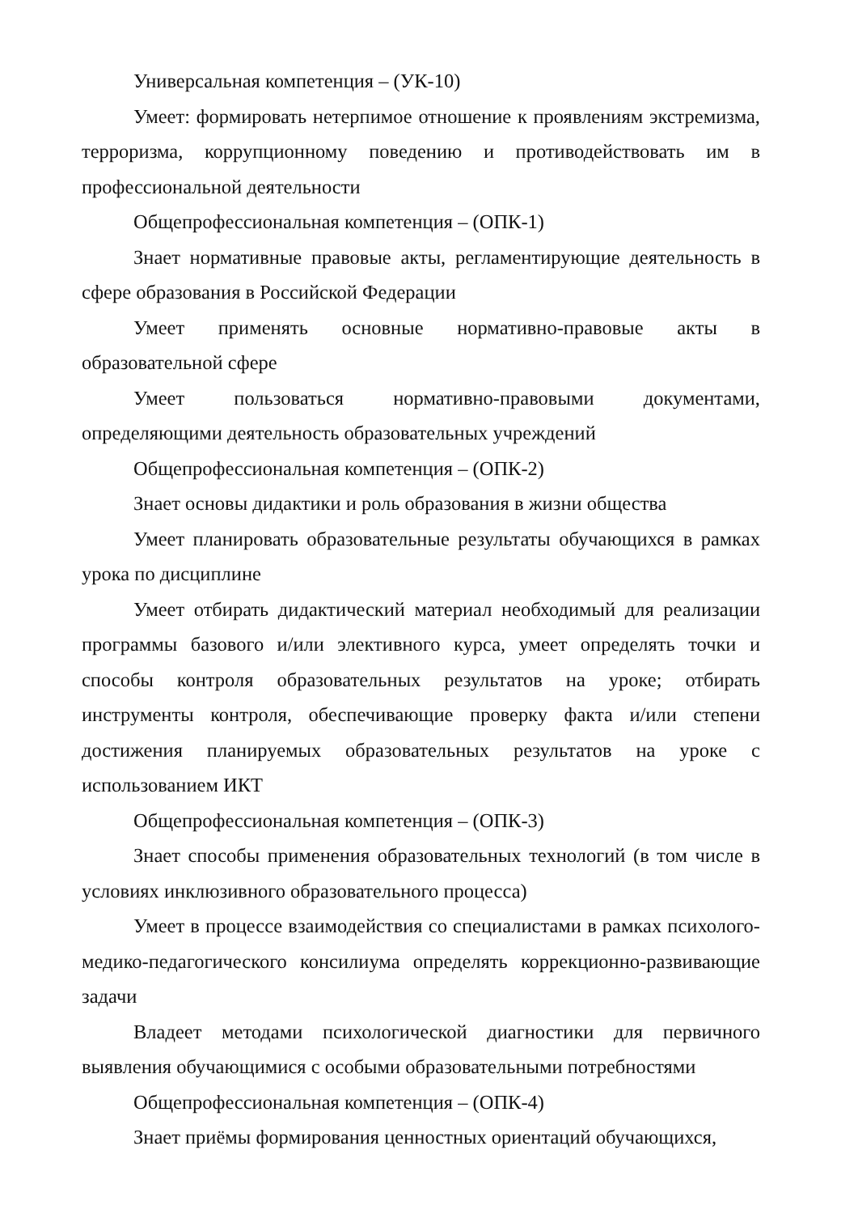Универсальная компетенция – (УК-10)
Умеет: формировать нетерпимое отношение к проявлениям экстремизма, терроризма, коррупционному поведению и противодействовать им в профессиональной деятельности
Общепрофессиональная компетенция – (ОПК-1)
Знает нормативные правовые акты, регламентирующие деятельность в сфере образования в Российской Федерации
Умеет применять основные нормативно-правовые акты в образовательной сфере
Умеет пользоваться нормативно-правовыми документами, определяющими деятельность образовательных учреждений
Общепрофессиональная компетенция – (ОПК-2)
Знает основы дидактики и роль образования в жизни общества
Умеет планировать образовательные результаты обучающихся в рамках урока по дисциплине
Умеет отбирать дидактический материал необходимый для реализации программы базового и/или элективного курса, умеет определять точки и способы контроля образовательных результатов на уроке; отбирать инструменты контроля, обеспечивающие проверку факта и/или степени достижения планируемых образовательных результатов на уроке с использованием ИКТ
Общепрофессиональная компетенция – (ОПК-3)
Знает способы применения образовательных технологий (в том числе в условиях инклюзивного образовательного процесса)
Умеет в процессе взаимодействия со специалистами в рамках психолого-медико-педагогического консилиума определять коррекционно-развивающие задачи
Владеет методами психологической диагностики для первичного выявления обучающимися с особыми образовательными потребностями
Общепрофессиональная компетенция – (ОПК-4)
Знает приёмы формирования ценностных ориентаций обучающихся,